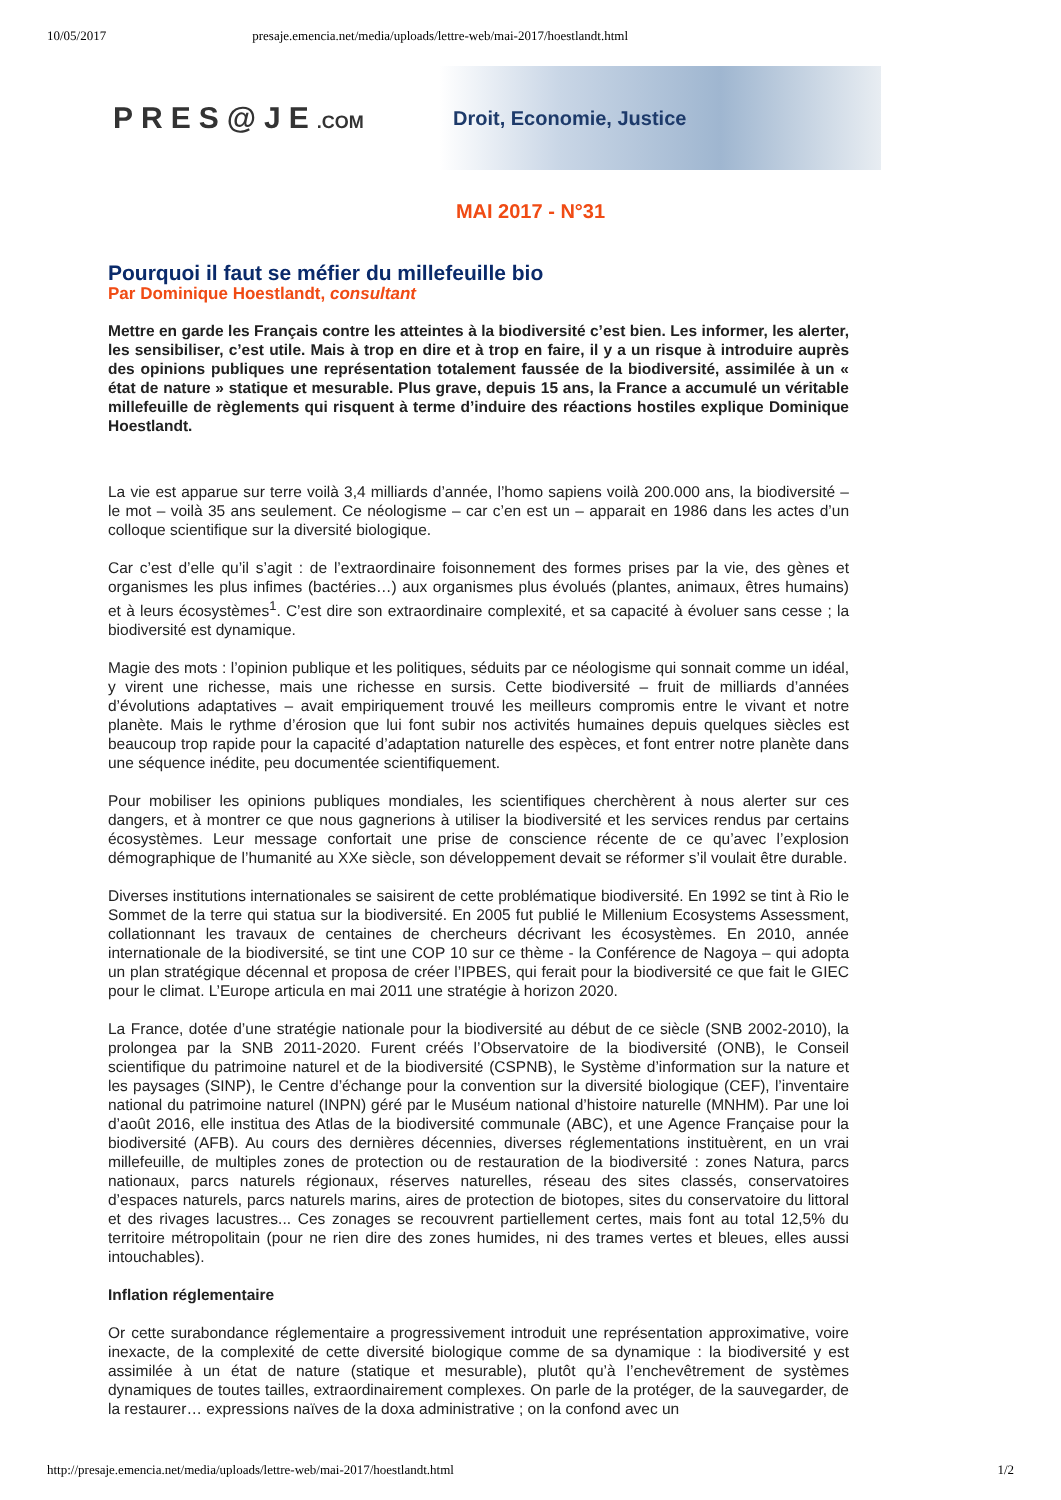10/05/2017 presaje.emencia.net/media/uploads/lettre-web/mai-2017/hoestlandt.html
PRES@JE.COM Droit, Economie, Justice
MAI 2017 - N°31
Pourquoi il faut se méfier du millefeuille bio
Par Dominique Hoestlandt, consultant
Mettre en garde les Français contre les atteintes à la biodiversité c’est bien. Les informer, les alerter, les sensibiliser, c’est utile. Mais à trop en dire et à trop en faire, il y a un risque à introduire auprès des opinions publiques une représentation totalement faussée de la biodiversité, assimilée à un « état de nature » statique et mesurable. Plus grave, depuis 15 ans, la France a accumulé un véritable millefeuille de règlements qui risquent à terme d’induire des réactions hostiles explique Dominique Hoestlandt.
La vie est apparue sur terre voilà 3,4 milliards d’année, l’homo sapiens voilà 200.000 ans, la biodiversité – le mot – voilà 35 ans seulement. Ce néologisme – car c’en est un – apparait en 1986 dans les actes d’un colloque scientifique sur la diversité biologique.
Car c’est d’elle qu’il s’agit : de l’extraordinaire foisonnement des formes prises par la vie, des gènes et organismes les plus infimes (bactéries…) aux organismes plus évolués (plantes, animaux, êtres humains) et à leurs écosystèmes<sup>1</sup>. C’est dire son extraordinaire complexité, et sa capacité à évoluer sans cesse ; la biodiversité est dynamique.
Magie des mots : l’opinion publique et les politiques, séduits par ce néologisme qui sonnait comme un idéal, y virent une richesse, mais une richesse en sursis. Cette biodiversité – fruit de milliards d’années d’évolutions adaptatives – avait empiriquement trouvé les meilleurs compromis entre le vivant et notre planète. Mais le rythme d’érosion que lui font subir nos activités humaines depuis quelques siècles est beaucoup trop rapide pour la capacité d’adaptation naturelle des espèces, et font entrer notre planète dans une séquence inédite, peu documentée scientifiquement.
Pour mobiliser les opinions publiques mondiales, les scientifiques cherchèrent à nous alerter sur ces dangers, et à montrer ce que nous gagnerions à utiliser la biodiversité et les services rendus par certains écosystèmes. Leur message confortait une prise de conscience récente de ce qu’avec l’explosion démographique de l’humanité au XXe siècle, son développement devait se réformer s’il voulait être durable.
Diverses institutions internationales se saisirent de cette problématique biodiversité. En 1992 se tint à Rio le Sommet de la terre qui statua sur la biodiversité. En 2005 fut publié le Millenium Ecosystems Assessment, collationnant les travaux de centaines de chercheurs décrivant les écosystèmes. En 2010, année internationale de la biodiversité, se tint une COP 10 sur ce thème - la Conférence de Nagoya – qui adopta un plan stratégique décennal et proposa de créer l’IPBES, qui ferait pour la biodiversité ce que fait le GIEC pour le climat. L’Europe articula en mai 2011 une stratégie à horizon 2020.
La France, dotée d’une stratégie nationale pour la biodiversité au début de ce siècle (SNB 2002-2010), la prolongea par la SNB 2011-2020. Furent créés l’Observatoire de la biodiversité (ONB), le Conseil scientifique du patrimoine naturel et de la biodiversité (CSPNB), le Système d’information sur la nature et les paysages (SINP), le Centre d’échange pour la convention sur la diversité biologique (CEF), l’inventaire national du patrimoine naturel (INPN) géré par le Muséum national d’histoire naturelle (MNHM). Par une loi d’août 2016, elle institua des Atlas de la biodiversité communale (ABC), et une Agence Française pour la biodiversité (AFB). Au cours des dernières décennies, diverses réglementations instituèrent, en un vrai millefeuille, de multiples zones de protection ou de restauration de la biodiversité : zones Natura, parcs nationaux, parcs naturels régionaux, réserves naturelles, réseau des sites classés, conservatoires d’espaces naturels, parcs naturels marins, aires de protection de biotopes, sites du conservatoire du littoral et des rivages lacustres... Ces zonages se recouvrent partiellement certes, mais font au total 12,5% du territoire métropolitain (pour ne rien dire des zones humides, ni des trames vertes et bleues, elles aussi intouchables).
Inflation réglementaire
Or cette surabondance réglementaire a progressivement introduit une représentation approximative, voire inexacte, de la complexité de cette diversité biologique comme de sa dynamique : la biodiversité y est assimilée à un état de nature (statique et mesurable), plutôt qu’à l’enchevêtrement de systèmes dynamiques de toutes tailles, extraordinairement complexes. On parle de la protéger, de la sauvegarder, de la restaurer… expressions naïves de la doxa administrative ; on la confond avec un
http://presaje.emencia.net/media/uploads/lettre-web/mai-2017/hoestlandt.html 1/2